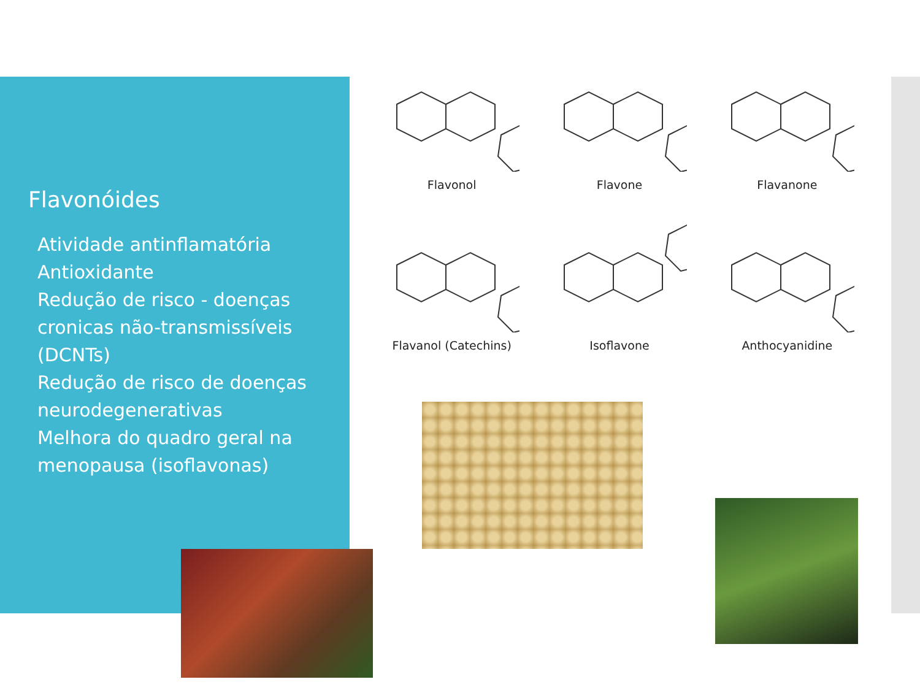Flavonóides
Atividade antinflamatória
Antioxidante
Redução de risco - doenças cronicas não-transmissíveis (DCNTs)
Redução de risco de doenças neurodegenerativas
Melhora do quadro geral na menopausa (isoflavonas)
Flavonol
Flavone
Flavanone
Flavanol (Catechins)
Isoflavone
Anthocyanidine